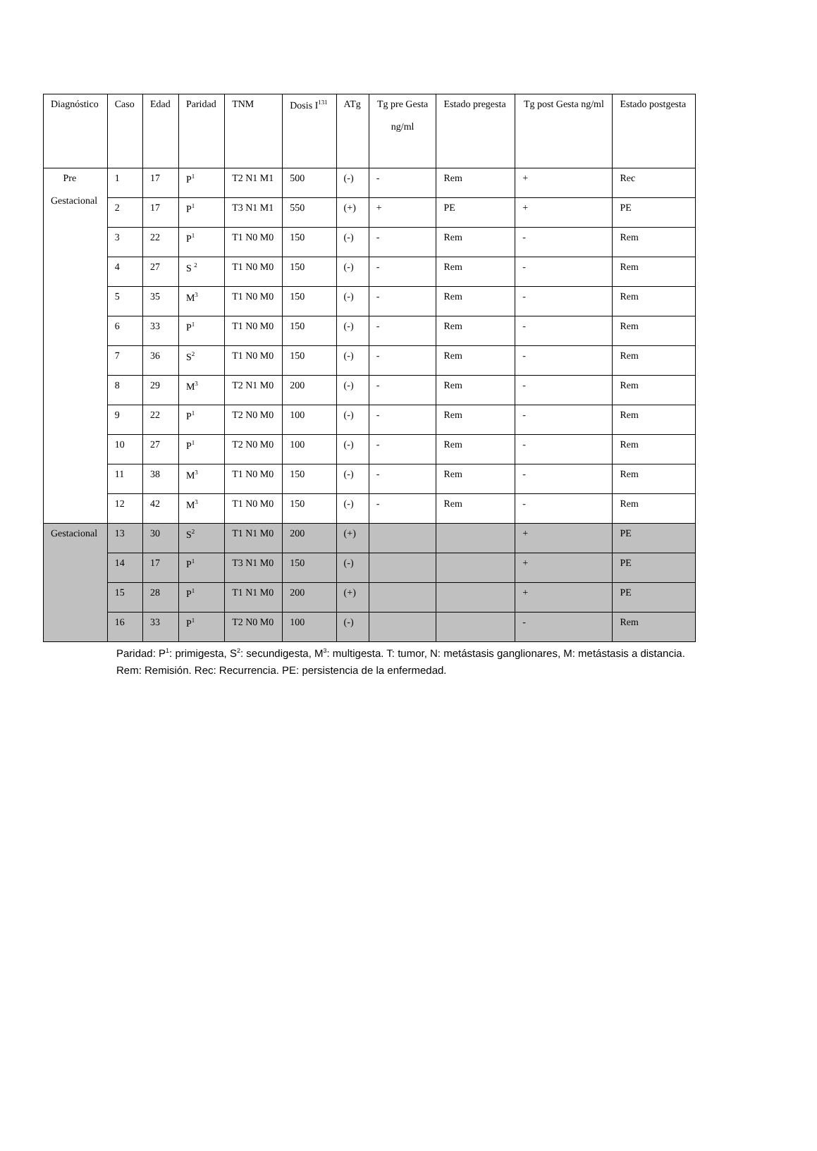| Diagnóstico | Caso | Edad | Paridad | TNM | Dosis I<sup>131</sup> | ATg | Tg pre Gesta ng/ml | Estado pregesta | Tg post Gesta ng/ml | Estado postgesta |
| --- | --- | --- | --- | --- | --- | --- | --- | --- | --- | --- |
| Pre Gestacional | 1 | 17 | P<sup>1</sup> | T2 N1 M1 | 500 | (-) | - | Rem | + | Rec |
| | 2 | 17 | P<sup>1</sup> | T3 N1 M1 | 550 | (+) | + | PE | + | PE |
| | 3 | 22 | P<sup>1</sup> | T1 N0 M0 | 150 | (-) | - | Rem | - | Rem |
| | 4 | 27 | S <sup>2</sup> | T1 N0 M0 | 150 | (-) | - | Rem | - | Rem |
| | 5 | 35 | M<sup>3</sup> | T1 N0 M0 | 150 | (-) | - | Rem | - | Rem |
| | 6 | 33 | P<sup>1</sup> | T1 N0 M0 | 150 | (-) | - | Rem | - | Rem |
| | 7 | 36 | S<sup>2</sup> | T1 N0 M0 | 150 | (-) | - | Rem | - | Rem |
| | 8 | 29 | M<sup>3</sup> | T2 N1 M0 | 200 | (-) | - | Rem | - | Rem |
| | 9 | 22 | P<sup>1</sup> | T2 N0 M0 | 100 | (-) | - | Rem | - | Rem |
| | 10 | 27 | P<sup>1</sup> | T2 N0 M0 | 100 | (-) | - | Rem | - | Rem |
| | 11 | 38 | M<sup>3</sup> | T1 N0 M0 | 150 | (-) | - | Rem | - | Rem |
| | 12 | 42 | M<sup>3</sup> | T1 N0 M0 | 150 | (-) | - | Rem | - | Rem |
| Gestacional | 13 | 30 | S<sup>2</sup> | T1 N1 M0 | 200 | (+) | | | + | PE |
| | 14 | 17 | P<sup>1</sup> | T3 N1 M0 | 150 | (-) | | | + | PE |
| | 15 | 28 | P<sup>1</sup> | T1 N1 M0 | 200 | (+) | | | + | PE |
| | 16 | 33 | P<sup>1</sup> | T2 N0 M0 | 100 | (-) | | | - | Rem |
Paridad: P<sup>1</sup>: primigesta, S<sup>2</sup>: secundigesta, M<sup>3</sup>: multigesta. T: tumor, N: metástasis ganglionares, M: metástasis a distancia. Rem: Remisión. Rec: Recurrencia. PE: persistencia de la enfermedad.